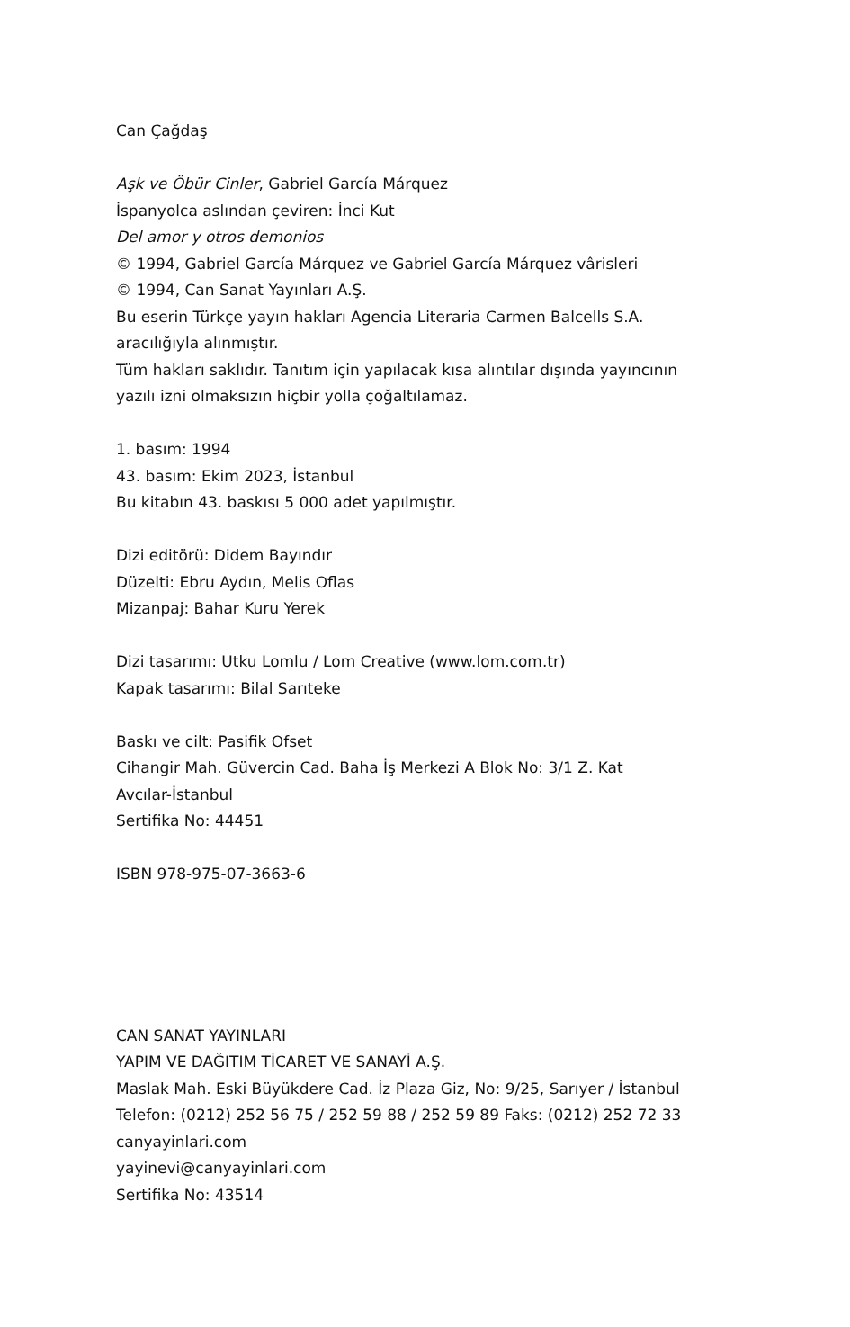Can Çağdaş
Aşk ve Öbür Cinler, Gabriel García Márquez
İspanyolca aslından çeviren: İnci Kut
Del amor y otros demonios
© 1994, Gabriel García Márquez ve Gabriel García Márquez vârisleri
© 1994, Can Sanat Yayınları A.Ş.
Bu eserin Türkçe yayın hakları Agencia Literaria Carmen Balcells S.A.
aracılığıyla alınmıştır.
Tüm hakları saklıdır. Tanıtım için yapılacak kısa alıntılar dışında yayıncının
yazılı izni olmaksızın hiçbir yolla çoğaltılamaz.
1. basım: 1994
43. basım: Ekim 2023, İstanbul
Bu kitabın 43. baskısı 5 000 adet yapılmıştır.
Dizi editörü: Didem Bayındır
Düzelti: Ebru Aydın, Melis Oflas
Mizanpaj: Bahar Kuru Yerek
Dizi tasarımı: Utku Lomlu / Lom Creative (www.lom.com.tr)
Kapak tasarımı: Bilal Sarıteke
Baskı ve cilt: Pasifik Ofset
Cihangir Mah. Güvercin Cad. Baha İş Merkezi A Blok No: 3/1 Z. Kat
Avcılar-İstanbul
Sertifika No: 44451
ISBN 978-975-07-3663-6
CAN SANAT YAYINLARI
YAPIM VE DAĞITIM TİCARET VE SANAYİ A.Ş.
Maslak Mah. Eski Büyükdere Cad. İz Plaza Giz, No: 9/25, Sarıyer / İstanbul
Telefon: (0212) 252 56 75 / 252 59 88 / 252 59 89 Faks: (0212) 252 72 33
canyayinlari.com
yayinevi@canyayinlari.com
Sertifika No: 43514